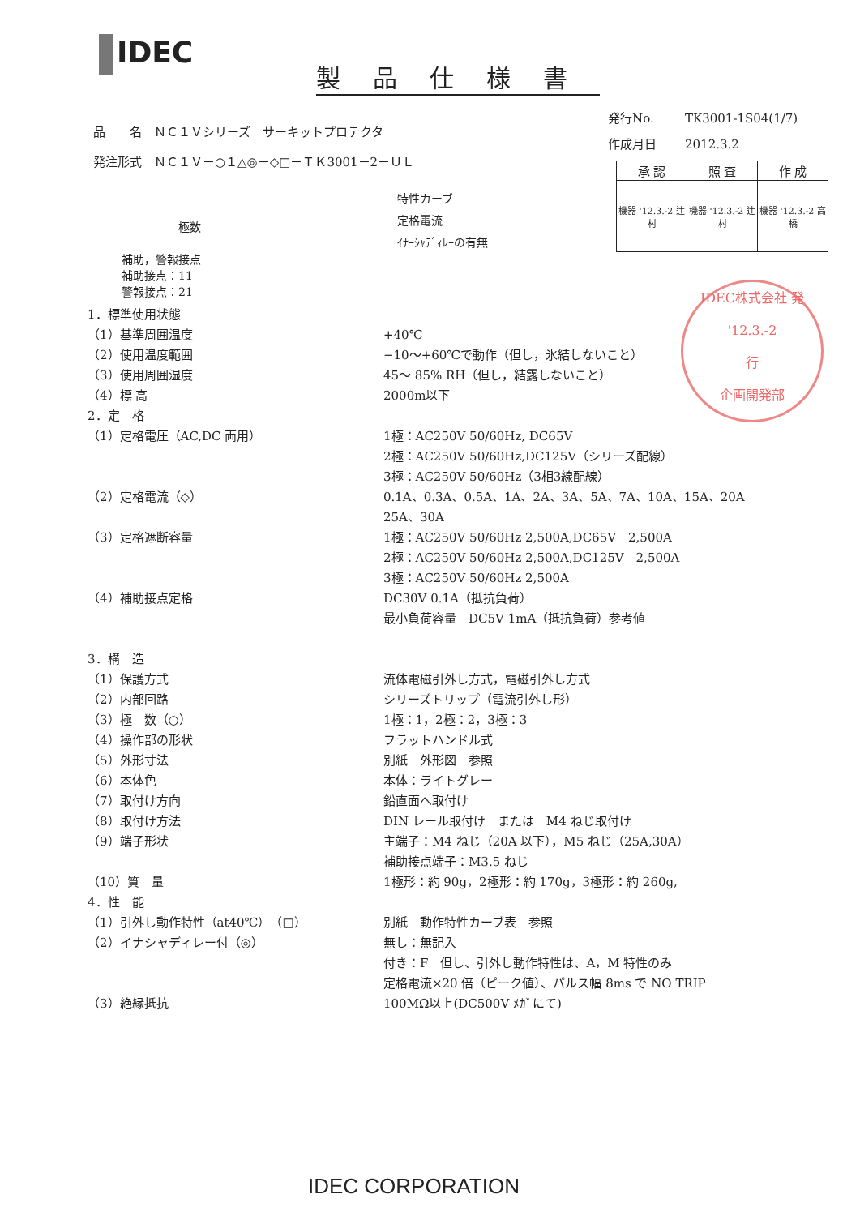IDEC
製品仕様書
品　　名　ＮＣ１Ｖシリーズ　サーキットプロテクタ
発注形式　ＮＣ１Ｖ－○１△◎－◇□－ＴＫ3001－2－ＵＬ
発行No. TK3001-1S04(1/7)
作成月日 2012.3.2
| 承 認 | 照 査 | 作 成 |
| --- | --- | --- |
| 機器 '12.3.-2 辻村 | 機器 '12.3.-2 辻村 | 機器 '12.3.-2 高橋 |
　　　　　極数
補助，警報接点
補助接点：11
警報接点：21
特性カーブ
定格電流
ｲﾅｰｼｬﾃﾞｨﾚｰの有無
IDEC株式会社 発
'12.3.-2
行
企画開発部
1．標準使用状態
（1）基準周囲温度 +40℃
（2）使用温度範囲 −10～+60℃で動作（但し，氷結しないこと）
（3）使用周囲湿度 45～ 85% RH（但し，結露しないこと）
（4）標 高 2000m以下
2．定　格
（1）定格電圧（AC,DC 両用） 1極：AC250V 50/60Hz, DC65V
2極：AC250V 50/60Hz,DC125V（シリーズ配線）
3極：AC250V 50/60Hz（3相3線配線）
（2）定格電流（◇） 0.1A、0.3A、0.5A、1A、2A、3A、5A、7A、10A、15A、20A
25A、30A
（3）定格遮断容量 1極：AC250V 50/60Hz 2,500A,DC65V　2,500A
2極：AC250V 50/60Hz 2,500A,DC125V　2,500A
3極：AC250V 50/60Hz 2,500A
（4）補助接点定格 DC30V 0.1A（抵抗負荷）
最小負荷容量　DC5V 1mA（抵抗負荷）参考値
3．構　造
（1）保護方式 流体電磁引外し方式，電磁引外し方式
（2）内部回路 シリーズトリップ（電流引外し形）
（3）極　数（○） 1極：1，2極：2，3極：3
（4）操作部の形状 フラットハンドル式
（5）外形寸法 別紙　外形図　参照
（6）本体色 本体：ライトグレー
（7）取付け方向 鉛直面へ取付け
（8）取付け方法 DIN レール取付け　または　M4 ねじ取付け
（9）端子形状 主端子：M4 ねじ（20A 以下），M5 ねじ（25A,30A）
補助接点端子：M3.5 ねじ
（10）質　量 1極形：約 90g，2極形：約 170g，3極形：約 260g,
4．性　能
（1）引外し動作特性（at40℃）（□） 別紙　動作特性カーブ表　参照
（2）イナシャディレー付（◎） 無し：無記入
付き：F　但し、引外し動作特性は、A，M 特性のみ
定格電流×20 倍（ピーク値）、パルス幅 8ms で NO TRIP
（3）絶縁抵抗 100MΩ以上(DC500V ﾒｶﾞにて)
IDEC CORPORATION